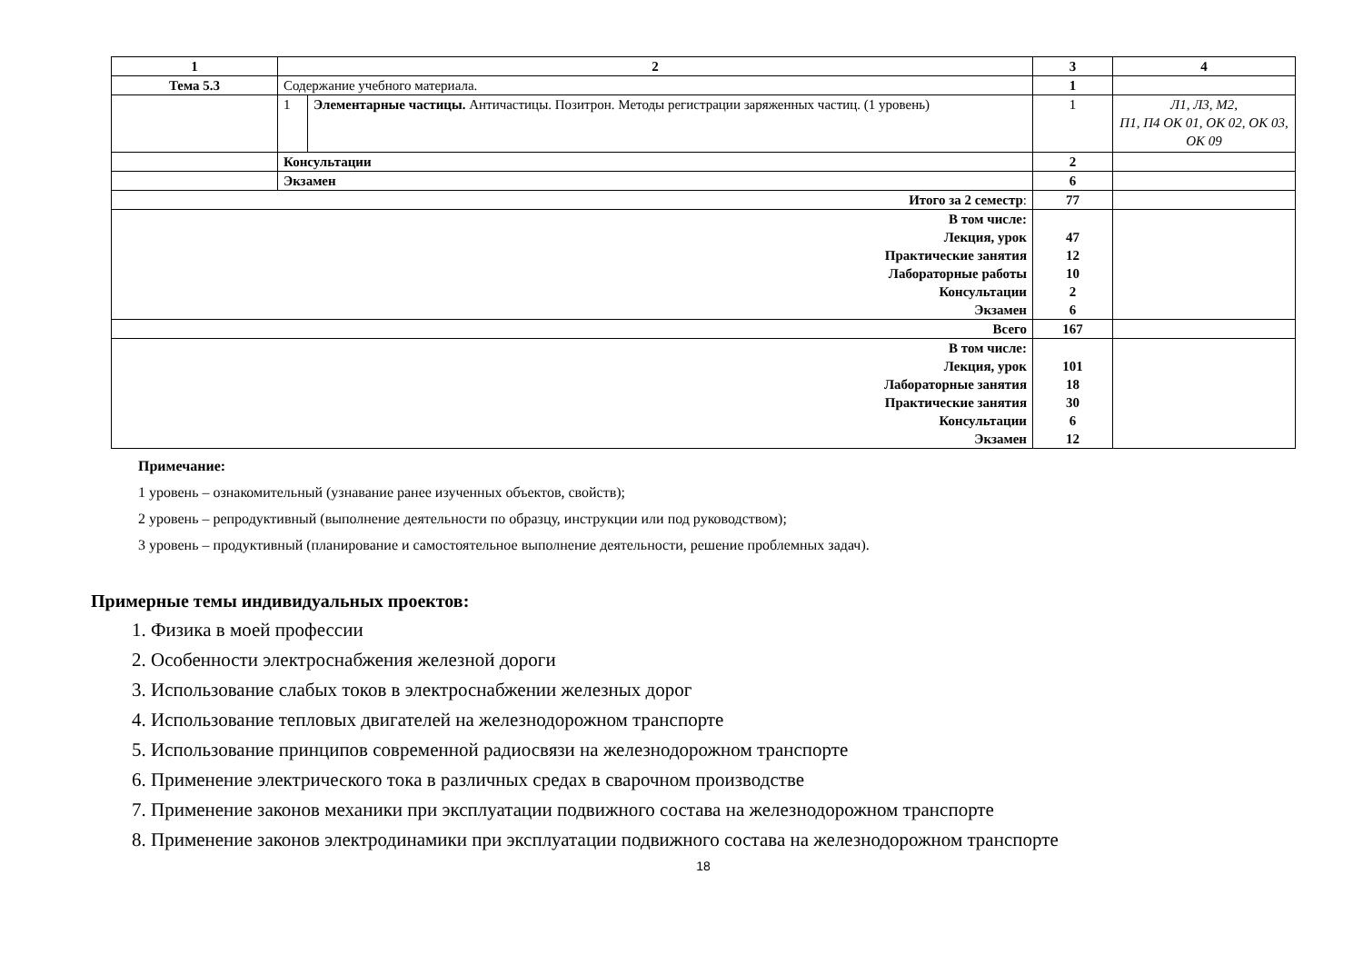| 1 | 2 | | 3 | 4 |
| --- | --- | --- | --- | --- |
| Тема 5.3 | Содержание учебного материала. | | 1 | |
| | 1 | Элементарные частицы. Античастицы. Позитрон. Методы регистрации заряженных частиц. (1 уровень) | 1 | Л1, Л3, М2, П1, П4 ОК 01, ОК 02, ОК 03, ОК 09 |
| | Консультации | | 2 | |
| | Экзамен | | 6 | |
| Итого за 2 семестр : | | | 77 | |
| В том числе: Лекция, урок Практические занятия Лабораторные работы Консультации Экзамен | | | 47 12 10 2 6 | |
| Всего | | | 167 | |
| В том числе: Лекция, урок Лабораторные занятия Практические занятия Консультации Экзамен | | | 101 18 30 6 12 | |
Примечание:
1 уровень – ознакомительный (узнавание ранее изученных объектов, свойств);
2 уровень – репродуктивный (выполнение деятельности по образцу, инструкции или под руководством);
3 уровень – продуктивный (планирование и самостоятельное выполнение деятельности, решение проблемных задач).
Примерные темы индивидуальных проектов:
1. Физика в моей профессии
2. Особенности электроснабжения железной дороги
3. Использование слабых токов в электроснабжении железных дорог
4. Использование тепловых двигателей на железнодорожном транспорте
5. Использование принципов современной радиосвязи на железнодорожном транспорте
6. Применение электрического тока в различных средах в сварочном производстве
7. Применение законов механики при эксплуатации подвижного состава на железнодорожном транспорте
8. Применение законов электродинамики при эксплуатации подвижного состава на железнодорожном транспорте
18